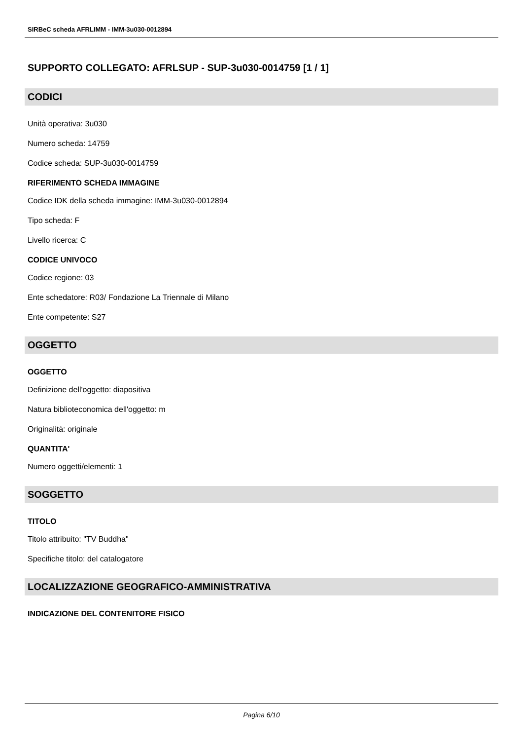SIRBeC scheda AFRLIMM - IMM-3u030-0012894
SUPPORTO COLLEGATO: AFRLSUP - SUP-3u030-0014759 [1 / 1]
CODICI
Unità operativa: 3u030
Numero scheda: 14759
Codice scheda: SUP-3u030-0014759
RIFERIMENTO SCHEDA IMMAGINE
Codice IDK della scheda immagine: IMM-3u030-0012894
Tipo scheda: F
Livello ricerca: C
CODICE UNIVOCO
Codice regione: 03
Ente schedatore: R03/ Fondazione La Triennale di Milano
Ente competente: S27
OGGETTO
OGGETTO
Definizione dell'oggetto: diapositiva
Natura biblioteconomica dell'oggetto: m
Originalità: originale
QUANTITA'
Numero oggetti/elementi: 1
SOGGETTO
TITOLO
Titolo attribuito: "TV Buddha"
Specifiche titolo: del catalogatore
LOCALIZZAZIONE GEOGRAFICO-AMMINISTRATIVA
INDICAZIONE DEL CONTENITORE FISICO
Pagina 6/10